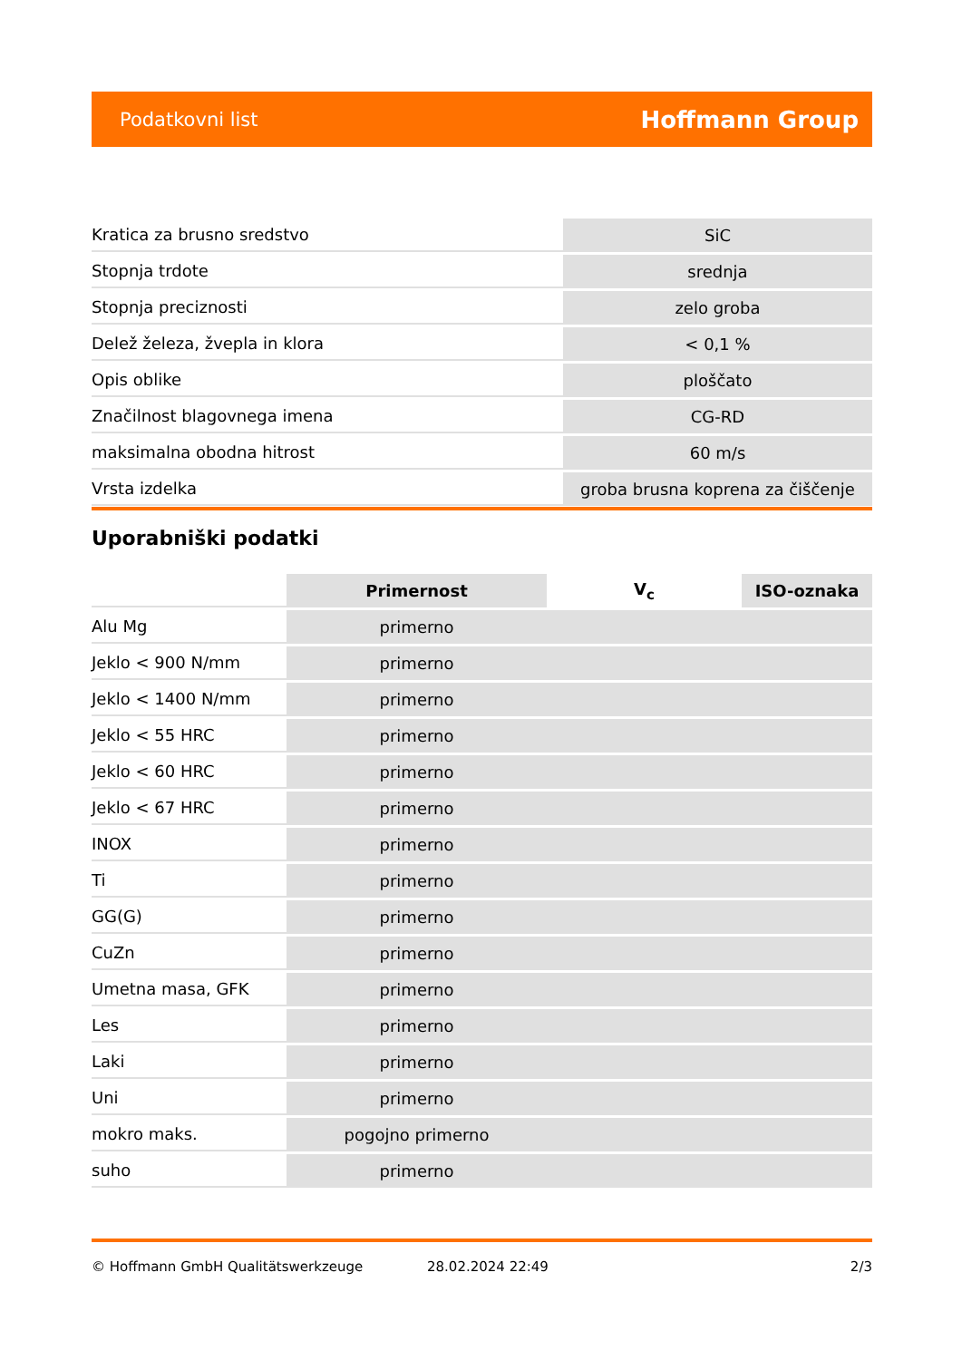Podatkovni list Hoffmann Group
| Kratica za brusno sredstvo | SiC |
| Stopnja trdote | srednja |
| Stopnja preciznosti | zelo groba |
| Delež železa, žvepla in klora | < 0,1 % |
| Opis oblike | ploščato |
| Značilnost blagovnega imena | CG-RD |
| maksimalna obodna hitrost | 60 m/s |
| Vrsta izdelka | groba brusna koprena za čiščenje |
Uporabniški podatki
| | Primernost | V<sub>c</sub> | ISO-oznaka |
| --- | --- | --- | --- |
| Alu Mg | primerno | | |
| Jeklo < 900 N/mm | primerno | | |
| Jeklo < 1400 N/mm | primerno | | |
| Jeklo < 55 HRC | primerno | | |
| Jeklo < 60 HRC | primerno | | |
| Jeklo < 67 HRC | primerno | | |
| INOX | primerno | | |
| Ti | primerno | | |
| GG(G) | primerno | | |
| CuZn | primerno | | |
| Umetna masa, GFK | primerno | | |
| Les | primerno | | |
| Laki | primerno | | |
| Uni | primerno | | |
| mokro maks. | pogojno primerno | | |
| suho | primerno | | |
© Hoffmann GmbH Qualitätswerkzeuge 28.02.2024 22:49 2/3